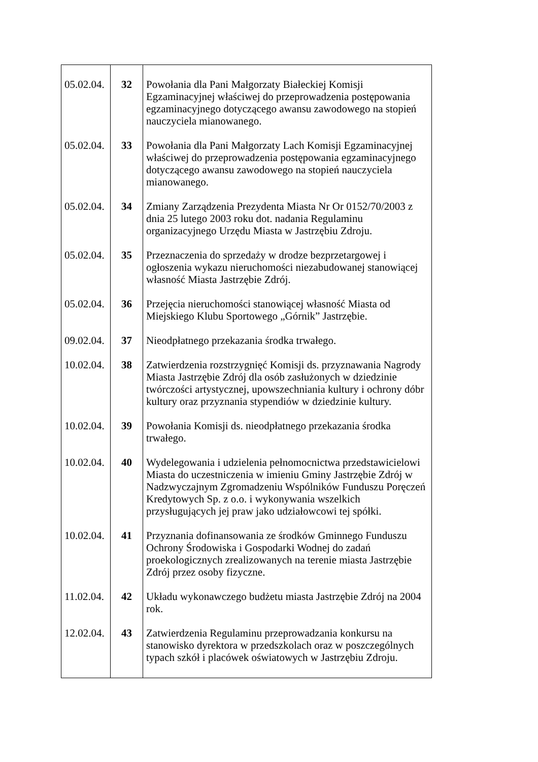| 05.02.04. | 32 | Powołania dla Pani Małgorzaty Białeckiej Komisji Egzaminacyjnej właściwej do przeprowadzenia postępowania egzaminacyjnego dotyczącego awansu zawodowego na stopień nauczyciela mianowanego. |
| 05.02.04. | 33 | Powołania dla Pani Małgorzaty Lach Komisji Egzaminacyjnej właściwej do przeprowadzenia postępowania egzaminacyjnego dotyczącego awansu zawodowego na stopień nauczyciela mianowanego. |
| 05.02.04. | 34 | Zmiany Zarządzenia Prezydenta Miasta Nr Or 0152/70/2003 z dnia 25 lutego 2003 roku dot. nadania Regulaminu organizacyjnego Urzędu Miasta w Jastrzębiu Zdroju. |
| 05.02.04. | 35 | Przeznaczenia do sprzedaży w drodze bezprzetargowej i ogłoszenia wykazu nieruchomości niezabudowanej stanowiącej własność Miasta Jastrzębie Zdrój. |
| 05.02.04. | 36 | Przejęcia nieruchomości stanowiącej własność Miasta od Miejskiego Klubu Sportowego „Górnik” Jastrzębie. |
| 09.02.04. | 37 | Nieodpłatnego przekazania środka trwałego. |
| 10.02.04. | 38 | Zatwierdzenia rozstrzygnięć Komisji ds. przyznawania Nagrody Miasta Jastrzębie Zdrój dla osób zasłużonych w dziedzinie twórczości artystycznej, upowszechniania kultury i ochrony dóbr kultury oraz przyznania stypendiów w dziedzinie kultury. |
| 10.02.04. | 39 | Powołania Komisji ds. nieodpłatnego przekazania środka trwałego. |
| 10.02.04. | 40 | Wydelegowania i udzielenia pełnomocnictwa przedstawicielowi Miasta do uczestniczenia w imieniu Gminy Jastrzębie Zdrój w Nadzwyczajnym Zgromadzeniu Wspólników Funduszu Poręczeń Kredytowych Sp. z o.o. i wykonywania wszelkich przysługujących jej praw jako udziałowcowi tej spółki. |
| 10.02.04. | 41 | Przyznania dofinansowania ze środków Gminnego Funduszu Ochrony Środowiska i Gospodarki Wodnej do zadań proekologicznych zrealizowanych na terenie miasta Jastrzębie Zdrój przez osoby fizyczne. |
| 11.02.04. | 42 | Układu wykonawczego budżetu miasta Jastrzębie Zdrój na 2004 rok. |
| 12.02.04. | 43 | Zatwierdzenia Regulaminu przeprowadzania konkursu na stanowisko dyrektora w przedszkolach oraz w poszczególnych typach szkół i placówek oświatowych w Jastrzębiu Zdroju. |